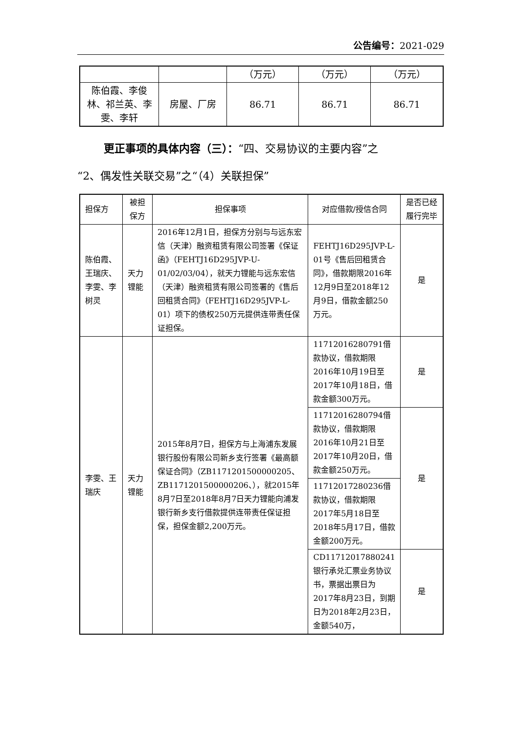公告编号：2021-029
| | | （万元） | （万元） | （万元） |
| 陈伯霞、李俊林、祁兰英、李雯、李轩 | 房屋、厂房 | 86.71 | 86.71 | 86.71 |
更正事项的具体内容（三）：“四、交易协议的主要内容”之
“2、偶发性关联交易”之“（4）关联担保”
| 担保方 | 被担保方 | 担保事项 | 对应借款/授信合同 | 是否已经履行完毕 |
| --- | --- | --- | --- | --- |
| 陈伯霞、王瑞庆、李雯、李树灵 | 天力锂能 | 2016年12月1日，担保方分别与与远东宏信（天津）融资租赁有限公司签署《保证函》（FEHTJ16D295JVP-U-01/02/03/04），就天力锂能与远东宏信（天津）融资租赁有限公司签署的《售后回租赁合同》（FEHTJ16D295JVP-L-01）项下的债权250万元提供连带责任保证担保。 | FEHTJ16D295JVP-L-01号《售后回租赁合同》，借款期限2016年12月9日至2018年12月9日，借款金额250万元。 | 是 |
| 李雯、王瑞庆 | 天力锂能 | 2015年8月7日，担保方与上海浦东发展银行股份有限公司新乡支行签署《最高额保证合同》（ZB1171201500000205、ZB1171201500000206、），就2015年8月7日至2018年8月7日天力锂能向浦发银行新乡支行借款提供连带责任保证担保，担保金额2,200万元。 | 11712016280791借款协议，借款期限2016年10月19日至2017年10月18日，借款金额300万元。 | 是 |
| | | | 11712016280794借款协议，借款期限2016年10月21日至2017年10月20日，借款金额250万元。 | 是 |
| | | | 11712017280236借款协议，借款期限2017年5月18日至2018年5月17日，借款金额200万元。 | |
| | | | CD11712017880241银行承兑汇票业务协议书，票据出票日为2017年8月23日，到期日为2018年2月23日，金额540万， | 是 |